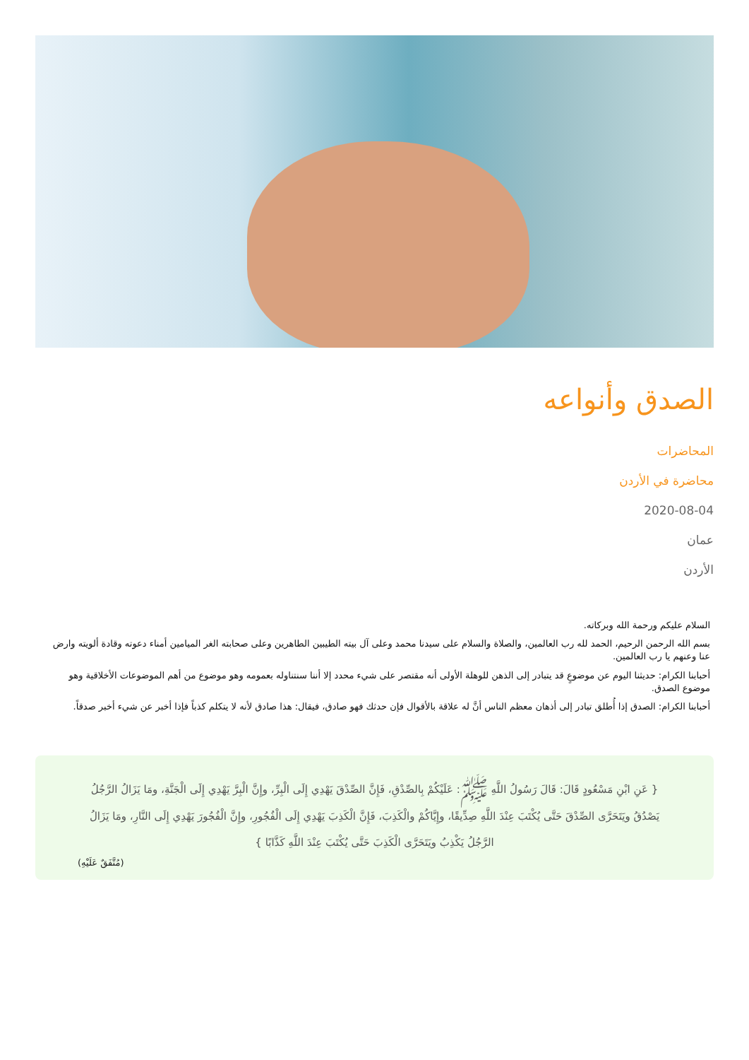الصدق وأنواعه
المحاضرات
محاضرة في الأردن
2020-08-04
عمان
الأردن
السلام عليكم ورحمة الله وبركاته.
بسم الله الرحمن الرحيم، الحمد لله رب العالمين، والصلاة والسلام على سيدنا محمد وعلى آل بيته الطيبين الطاهرين وعلى صحابته الغر الميامين أمناء دعوته وقادة ألويته وارض عنا وعنهم يا رب العالمين.
أحبابنا الكرام: حديثنا اليوم عن موضوعٍ قد يتبادر إلى الذهن للوهلة الأولى أنه مقتصر على شيء محدد إلا أننا سنتناوله بعمومه وهو موضوع من أهم الموضوعات الأخلاقية وهو موضوع الصدق.
أحبابنا الكرام: الصدق إذا أُطلق تبادر إلى أذهان معظم الناس أنَّ له علاقة بالأقوال فإن حدثك فهو صادق، فيقال: هذا صادق لأنه لا يتكلم كذباً فإذا أخبر عن شيء أخبر صدقاً.
{ عَنِ ابْنِ مَسْعُودٍ قَالَ: قَالَ رَسُولُ اللَّهِ ﷺ: عَلَيْكُمْ بِالصِّدْقِ، فَإِنَّ الصِّدْقَ يَهْدِي إِلَى الْبِرِّ، وإِنَّ الْبِرَّ يَهْدِي إِلَى الْجَنَّةِ، ومَا يَزَالُ الرَّجُلُ يَصْدُقُ ويَتَحَرَّى الصِّدْقَ حَتَّى يُكْتَبَ عِنْدَ اللَّهِ صِدِّيقًا، وإِيَّاكُمْ والْكَذِبَ، فَإِنَّ الْكَذِبَ يَهْدِي إِلَى الْفُجُورِ، وإِنَّ الْفُجُورَ يَهْدِي إِلَى النَّارِ، ومَا يَزَالُ الرَّجُلُ يَكْذِبُ ويَتَحَرَّى الْكَذِبَ حَتَّى يُكْتَبَ عِنْدَ اللَّهِ كَذَّابًا }
(مُتَّفَقٌ عَلَيْهِ)